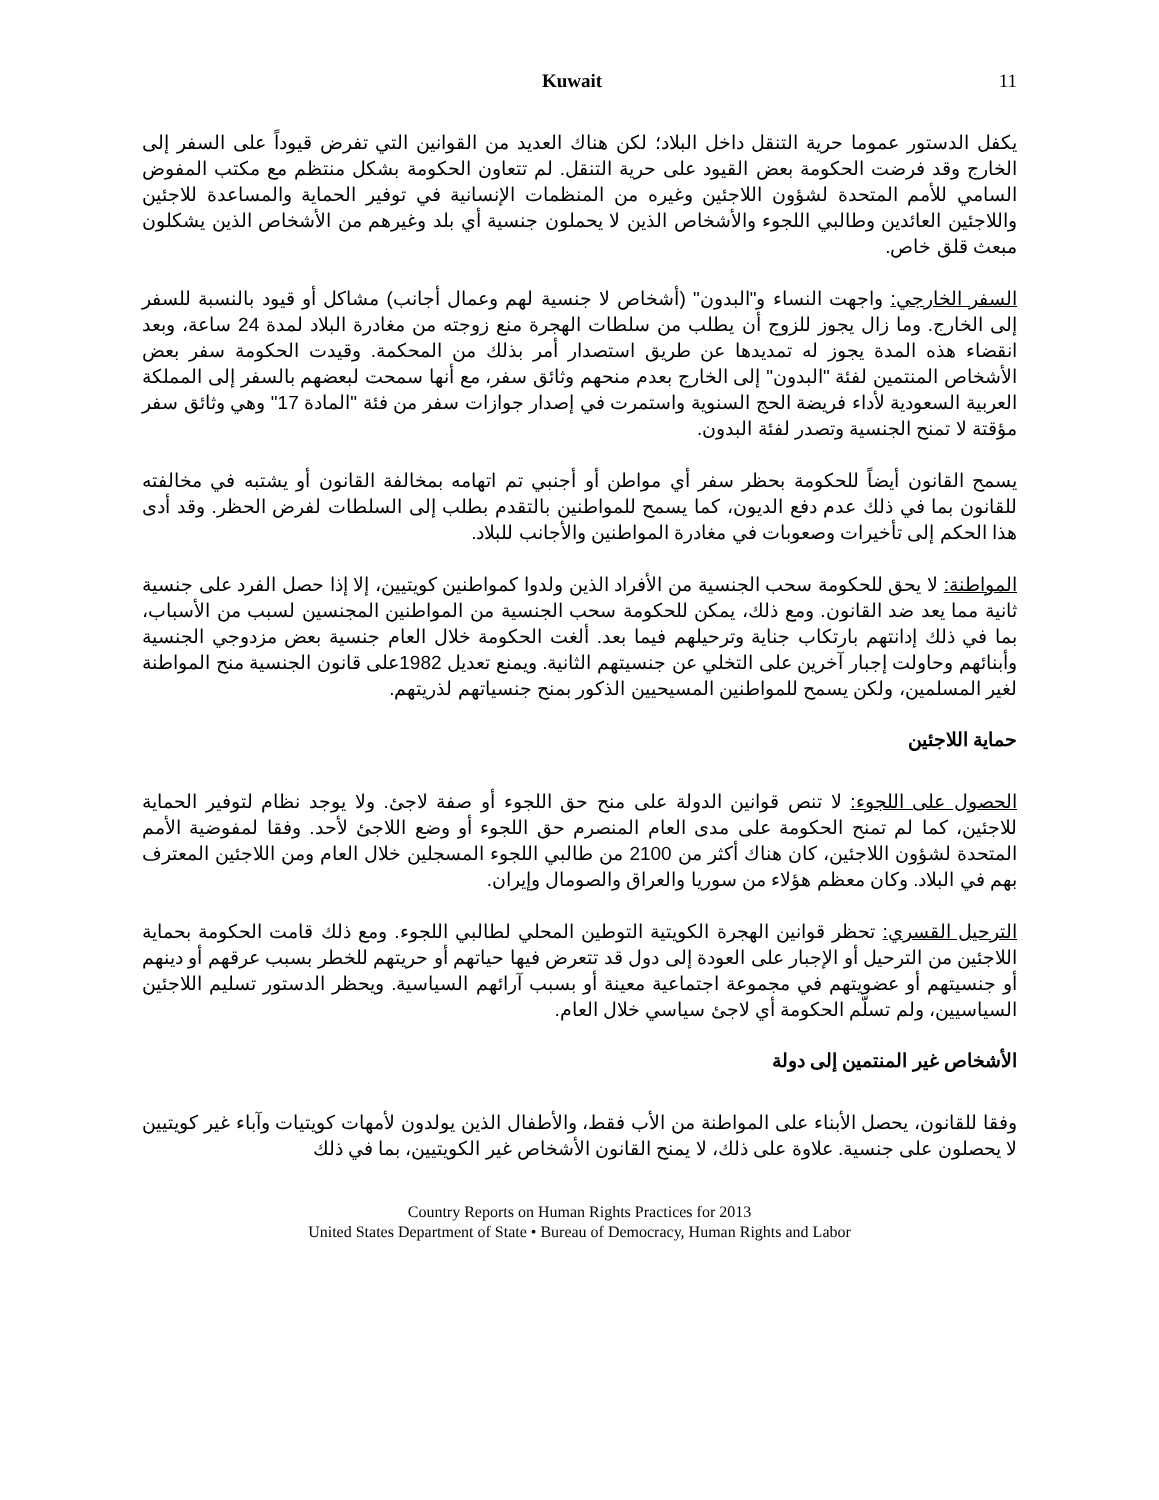Kuwait 11
يكفل الدستور عموما حرية التنقل داخل البلاد؛ لكن هناك العديد من القوانين التي تفرض قيوداً على السفر إلى الخارج وقد فرضت الحكومة بعض القيود على حرية التنقل. لم تتعاون الحكومة بشكل منتظم مع مكتب المفوض السامي للأمم المتحدة لشؤون اللاجئين وغيره من المنظمات الإنسانية في توفير الحماية والمساعدة للاجئين واللاجئين العائدين وطالبي اللجوء والأشخاص الذين لا يحملون جنسية أي بلد وغيرهم من الأشخاص الذين يشكلون مبعث قلق خاص.
السفر الخارجي: واجهت النساء و"البدون" (أشخاص لا جنسية لهم وعمال أجانب) مشاكل أو قيود بالنسبة للسفر إلى الخارج. وما زال يجوز للزوج أن يطلب من سلطات الهجرة منع زوجته من مغادرة البلاد لمدة 24 ساعة، وبعد انقضاء هذه المدة يجوز له تمديدها عن طريق استصدار أمر بذلك من المحكمة. وقيدت الحكومة سفر بعض الأشخاص المنتمين لفئة "البدون" إلى الخارج بعدم منحهم وثائق سفر، مع أنها سمحت لبعضهم بالسفر إلى المملكة العربية السعودية لأداء فريضة الحج السنوية واستمرت في إصدار جوازات سفر من فئة "المادة 17" وهي وثائق سفر مؤقتة لا تمنح الجنسية وتصدر لفئة البدون.
يسمح القانون أيضاً للحكومة بحظر سفر أي مواطن أو أجنبي تم اتهامه بمخالفة القانون أو يشتبه في مخالفته للقانون بما في ذلك عدم دفع الديون، كما يسمح للمواطنين بالتقدم بطلب إلى السلطات لفرض الحظر. وقد أدى هذا الحكم إلى تأخيرات وصعوبات في مغادرة المواطنين والأجانب للبلاد.
المواطنة: لا يحق للحكومة سحب الجنسية من الأفراد الذين ولدوا كمواطنين كويتيين، إلا إذا حصل الفرد على جنسية ثانية مما يعد ضد القانون. ومع ذلك، يمكن للحكومة سحب الجنسية من المواطنين المجنسين لسبب من الأسباب، بما في ذلك إدانتهم بارتكاب جناية وترحيلهم فيما بعد. ألغت الحكومة خلال العام جنسية بعض مزدوجي الجنسية وأبنائهم وحاولت إجبار آخرين على التخلي عن جنسيتهم الثانية. ويمنع تعديل 1982على قانون الجنسية منح المواطنة لغير المسلمين، ولكن يسمح للمواطنين المسيحيين الذكور بمنح جنسياتهم لذريتهم.
حماية اللاجئين
الحصول على اللجوء: لا تنص قوانين الدولة على منح حق اللجوء أو صفة لاجئ. ولا يوجد نظام لتوفير الحماية للاجئين، كما لم تمنح الحكومة على مدى العام المنصرم حق اللجوء أو وضع اللاجئ لأحد. وفقا لمفوضية الأمم المتحدة لشؤون اللاجئين، كان هناك أكثر من 2100 من طالبي اللجوء المسجلين خلال العام ومن اللاجئين المعترف بهم في البلاد. وكان معظم هؤلاء من سوريا والعراق والصومال وإيران.
الترحيل القسري: تحظر قوانين الهجرة الكويتية التوطين المحلي لطالبي اللجوء. ومع ذلك قامت الحكومة بحماية اللاجئين من الترحيل أو الإجبار على العودة إلى دول قد تتعرض فيها حياتهم أو حريتهم للخطر بسبب عرقهم أو دينهم أو جنسيتهم أو عضويتهم في مجموعة اجتماعية معينة أو بسبب آرائهم السياسية. ويحظر الدستور تسليم اللاجئين السياسيين، ولم تسلّم الحكومة أي لاجئ سياسي خلال العام.
الأشخاص غير المنتمين إلى دولة
وفقا للقانون، يحصل الأبناء على المواطنة من الأب فقط، والأطفال الذين يولدون لأمهات كويتيات وآباء غير كويتيين لا يحصلون على جنسية. علاوة على ذلك، لا يمنح القانون الأشخاص غير الكويتيين، بما في ذلك
Country Reports on Human Rights Practices for 2013
United States Department of State • Bureau of Democracy, Human Rights and Labor